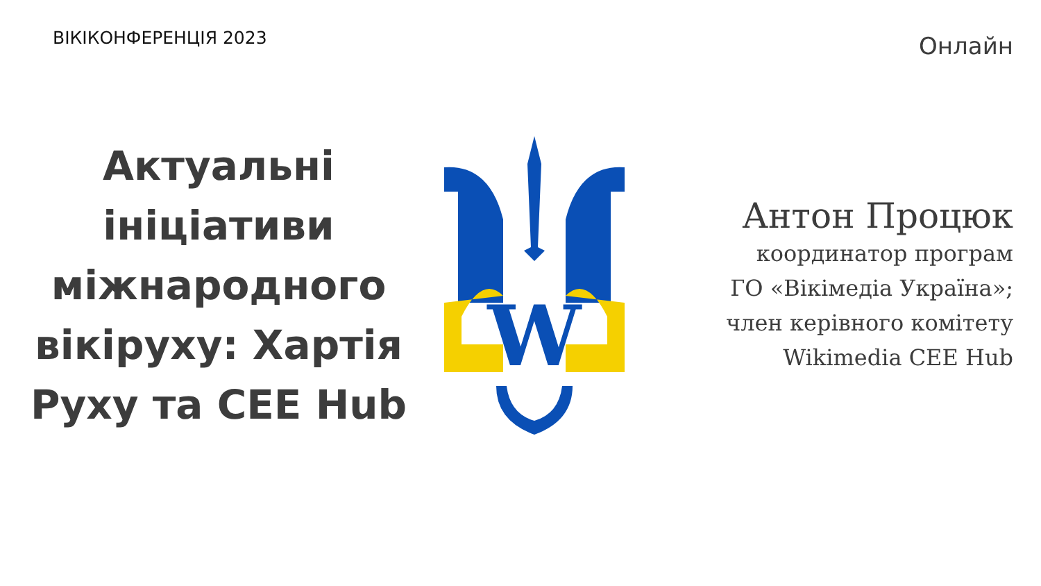ВІКІКОНФЕРЕНЦІЯ 2023
Онлайн
Актуальні ініціативи міжнародного вікіруху: Хартія Руху та CEE Hub
W
Антон Процюк
координатор програм
ГО «Вікімедіа Україна»;
член керівного комітету
Wikimedia CEE Hub